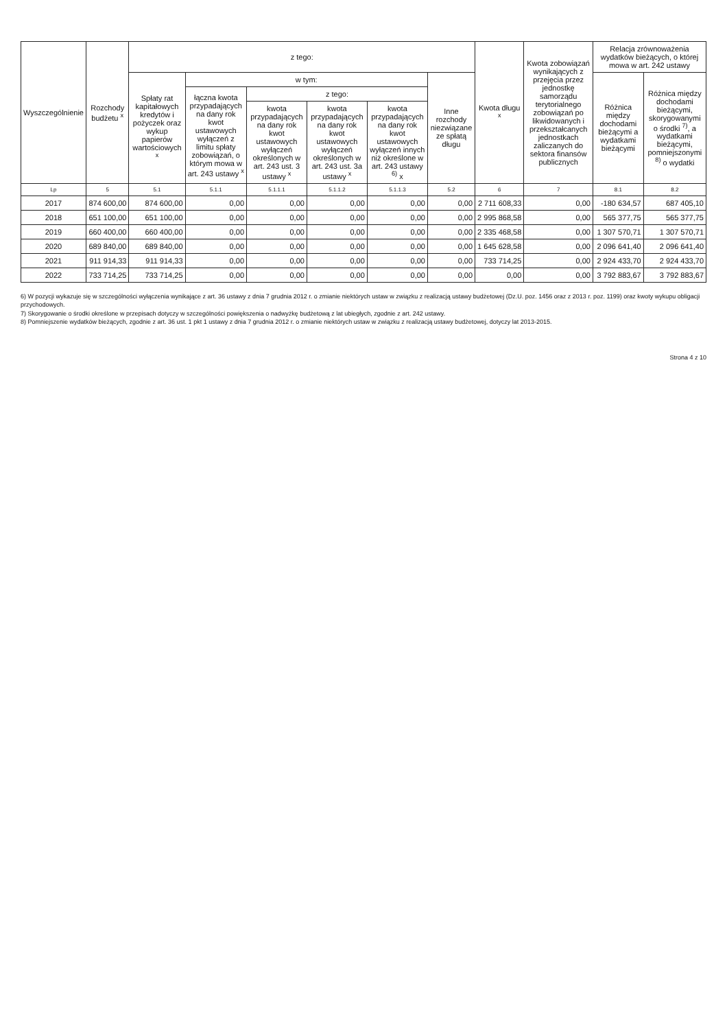| Wyszczególnienie | Rozchody budżetu <sup>x</sup> | z tego: | | | | | | Kwota długu <sup>x</sup> | Kwota zobowiązań wynikających z przejęcia przez jednostkę samorządu terytorialnego zobowiązań po likwidowanych i przekształcanych jednostkach zaliczanych do sektora finansów publicznych | Relacja zrównoważenia wydatków bieżących, o której mowa w art. 242 ustawy | |
| --- | --- | --- | --- | --- | --- | --- | --- | --- | --- | --- | --- |
| | | Spłaty rat kapitałowych kredytów i pożyczek oraz wykup papierów wartościowych <sup>x</sup> | w tym: | | | | Inne rozchody niezwiązane ze spłatą długu | | | Różnica między dochodami bieżącymi a wydatkami bieżącymi | Różnica między dochodami bieżącymi, skorygowanymi o środki <sup>7)</sup>, a wydatkami bieżącymi, pomniejszonymi <sup>8)</sup> o wydatki |
| | | | łączna kwota przypadających na dany rok kwot ustawowych wyłączeń z limitu spłaty zobowiązań, o którym mowa w art. 243 ustawy <sup>x</sup> | z tego: | | | | | | | |
| | | | | kwota przypadających na dany rok kwot ustawowych wyłączeń określonych w art. 243 ust. 3 ustawy <sup>x</sup> | kwota przypadających na dany rok kwot ustawowych wyłączeń określonych w art. 243 ust. 3a ustawy <sup>x</sup> | kwota przypadających na dany rok kwot ustawowych wyłączeń innych niż określone w art. 243 ustawy <sup>6)</sup> x | | | | | |
| Lp | 5 | 5.1 | 5.1.1 | 5.1.1.1 | 5.1.1.2 | 5.1.1.3 | 5.2 | 6 | 7 | 8.1 | 8.2 |
| 2017 | 874 600,00 | 874 600,00 | 0,00 | 0,00 | 0,00 | 0,00 | 0,00 | 2 711 608,33 | 0,00 | -180 634,57 | 687 405,10 |
| 2018 | 651 100,00 | 651 100,00 | 0,00 | 0,00 | 0,00 | 0,00 | 0,00 | 2 995 868,58 | 0,00 | 565 377,75 | 565 377,75 |
| 2019 | 660 400,00 | 660 400,00 | 0,00 | 0,00 | 0,00 | 0,00 | 0,00 | 2 335 468,58 | 0,00 | 1 307 570,71 | 1 307 570,71 |
| 2020 | 689 840,00 | 689 840,00 | 0,00 | 0,00 | 0,00 | 0,00 | 0,00 | 1 645 628,58 | 0,00 | 2 096 641,40 | 2 096 641,40 |
| 2021 | 911 914,33 | 911 914,33 | 0,00 | 0,00 | 0,00 | 0,00 | 0,00 | 733 714,25 | 0,00 | 2 924 433,70 | 2 924 433,70 |
| 2022 | 733 714,25 | 733 714,25 | 0,00 | 0,00 | 0,00 | 0,00 | 0,00 | 0,00 | 0,00 | 3 792 883,67 | 3 792 883,67 |
6) W pozycji wykazuje się w szczególności wyłączenia wynikające z art. 36 ustawy z dnia 7 grudnia 2012 r. o zmianie niektórych ustaw w związku z realizacją ustawy budżetowej (Dz.U. poz. 1456 oraz z 2013 r. poz. 1199) oraz kwoty wykupu obligacji przychodowych.
7) Skorygowanie o środki określone w przepisach dotyczy w szczególności powiększenia o nadwyżkę budżetową z lat ubiegłych, zgodnie z art. 242 ustawy.
8) Pomniejszenie wydatków bieżących, zgodnie z art. 36 ust. 1 pkt 1 ustawy z dnia 7 grudnia 2012 r. o zmianie niektórych ustaw w związku z realizacją ustawy budżetowej, dotyczy lat 2013-2015.
Strona 4 z 10